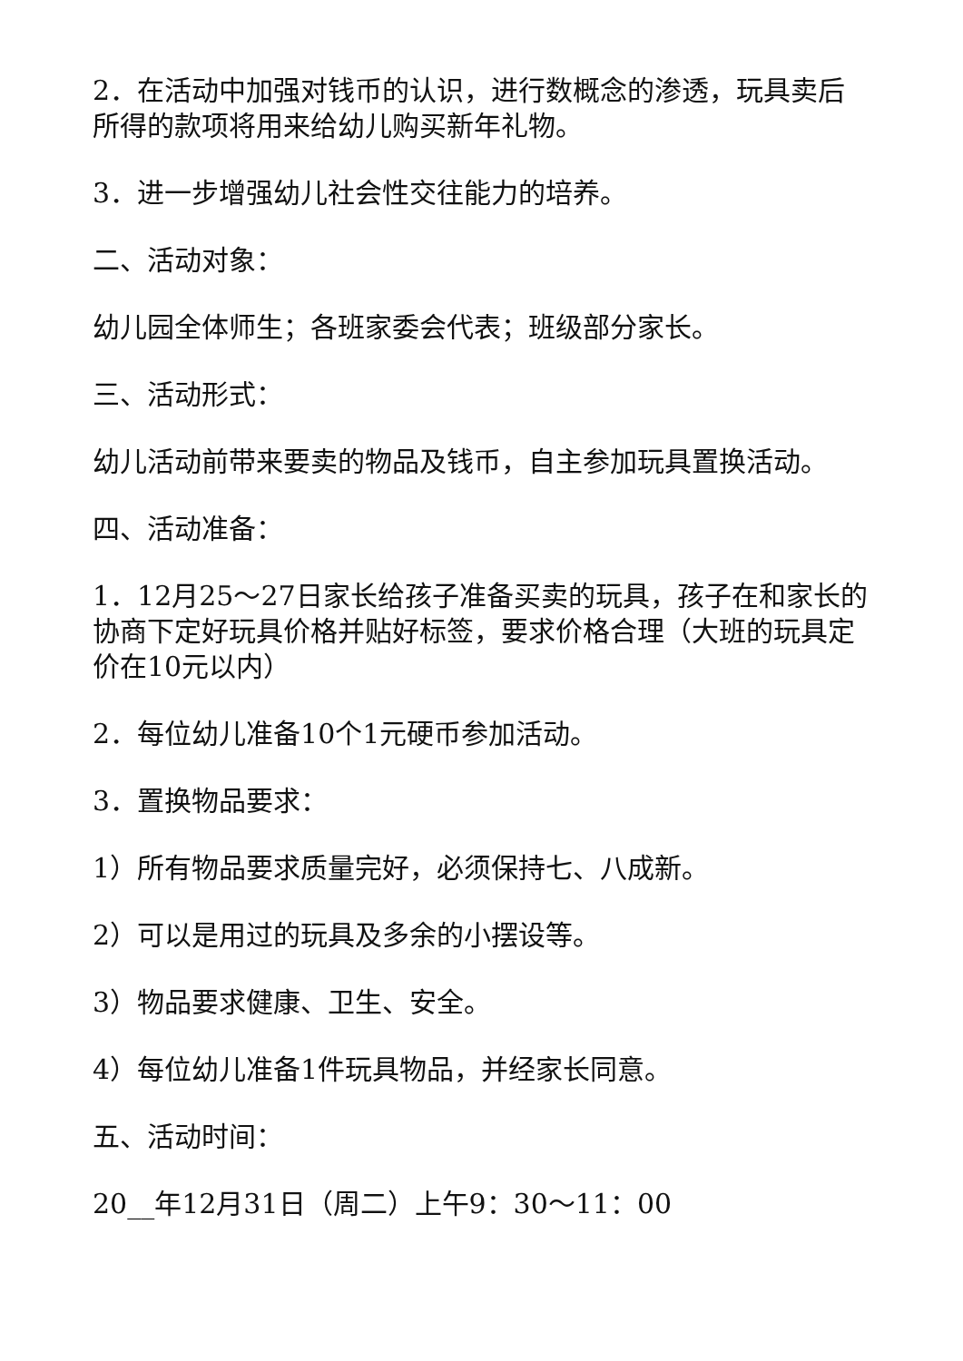2．在活动中加强对钱币的认识，进行数概念的渗透，玩具卖后所得的款项将用来给幼儿购买新年礼物。
3．进一步增强幼儿社会性交往能力的培养。
二、活动对象：
幼儿园全体师生；各班家委会代表；班级部分家长。
三、活动形式：
幼儿活动前带来要卖的物品及钱币，自主参加玩具置换活动。
四、活动准备：
1．12月25～27日家长给孩子准备买卖的玩具，孩子在和家长的协商下定好玩具价格并贴好标签，要求价格合理（大班的玩具定价在10元以内）
2．每位幼儿准备10个1元硬币参加活动。
3．置换物品要求：
1）所有物品要求质量完好，必须保持七、八成新。
2）可以是用过的玩具及多余的小摆设等。
3）物品要求健康、卫生、安全。
4）每位幼儿准备1件玩具物品，并经家长同意。
五、活动时间：
20__年12月31日（周二）上午9：30～11：00